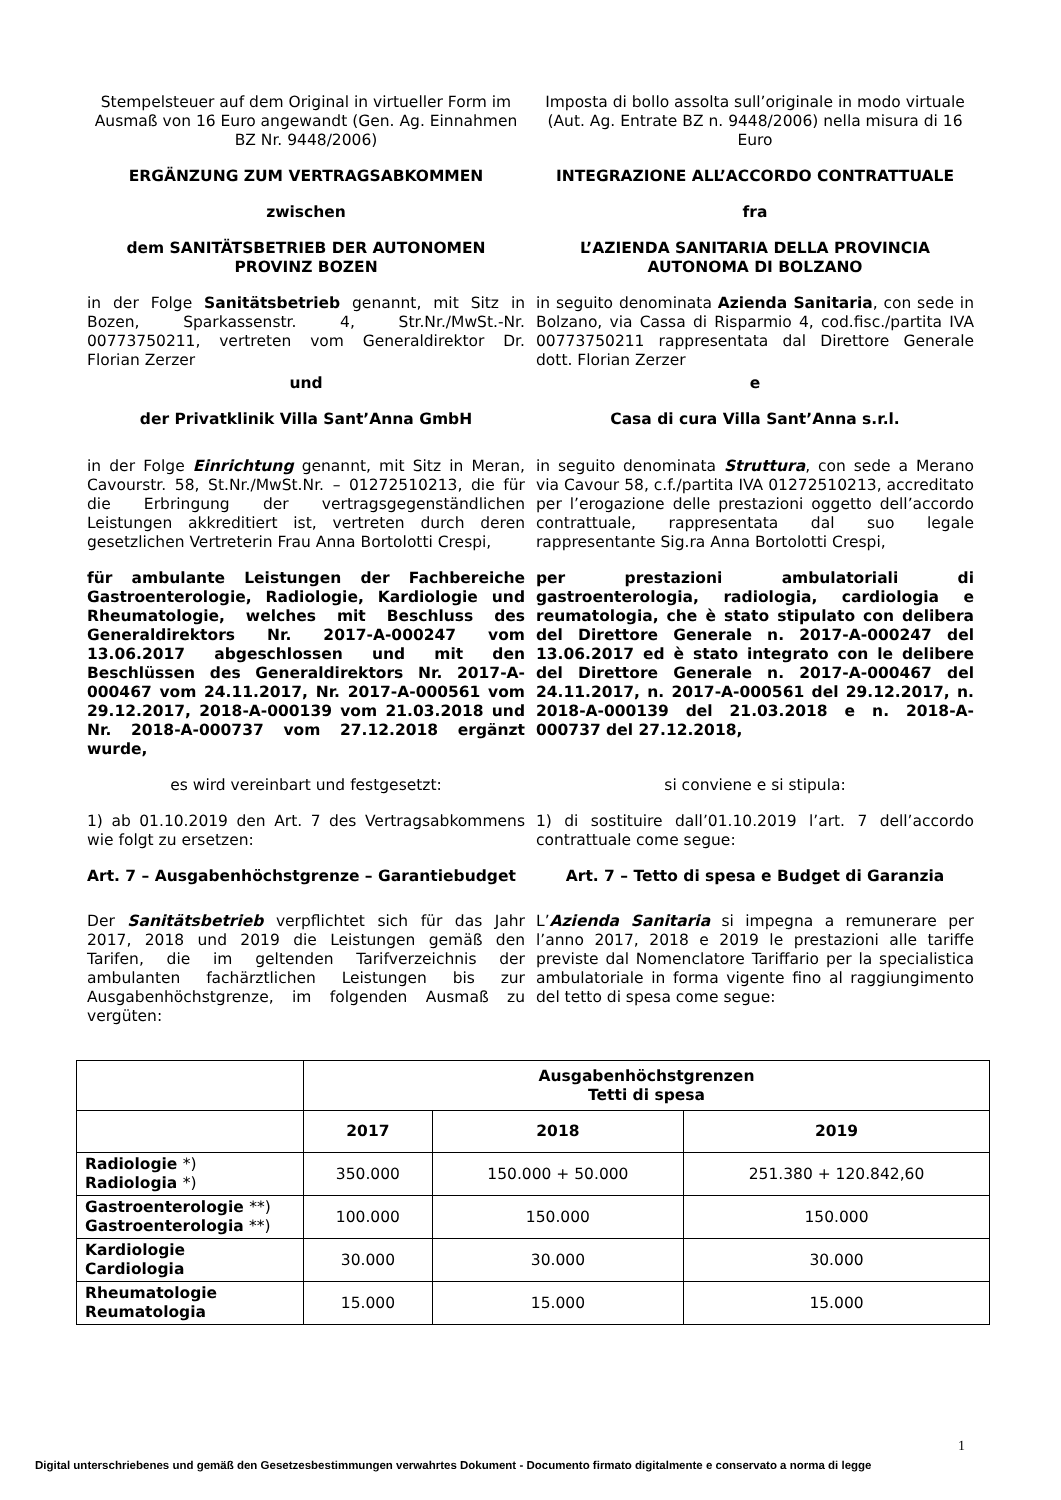Stempelsteuer auf dem Original in virtueller Form im Ausmaß von 16 Euro angewandt (Gen. Ag. Einnahmen BZ Nr. 9448/2006)
Imposta di bollo assolta sull’originale in modo virtuale (Aut. Ag. Entrate BZ n. 9448/2006) nella misura di 16 Euro
ERGÄNZUNG ZUM VERTRAGSABKOMMEN INTEGRAZIONE ALL’ACCORDO CONTRATTUALE
zwischen fra
dem SANITÄTSBETRIEB DER AUTONOMEN PROVINZ BOZEN L’AZIENDA SANITARIA DELLA PROVINCIA AUTONOMA DI BOLZANO
in der Folge Sanitätsbetrieb genannt, mit Sitz in Bozen, Sparkassenstr. 4, Str.Nr./MwSt.-Nr. 00773750211, vertreten vom Generaldirektor Dr. Florian Zerzer
in seguito denominata Azienda Sanitaria, con sede in Bolzano, via Cassa di Risparmio 4, cod.fisc./partita IVA 00773750211 rappresentata dal Direttore Generale dott. Florian Zerzer
und e
der Privatklinik Villa Sant’Anna GmbH Casa di cura Villa Sant’Anna s.r.l.
in der Folge Einrichtung genannt, mit Sitz in Meran, Cavourstr. 58, St.Nr./MwSt.Nr. – 01272510213, die für die Erbringung der vertragsgegenständlichen Leistungen akkreditiert ist, vertreten durch deren gesetzlichen Vertreterin Frau Anna Bortolotti Crespi,
in seguito denominata Struttura, con sede a Merano via Cavour 58, c.f./partita IVA 01272510213, accreditato per l’erogazione delle prestazioni oggetto dell’accordo contrattuale, rappresentata dal suo legale rappresentante Sig.ra Anna Bortolotti Crespi,
für ambulante Leistungen der Fachbereiche Gastroenterologie, Radiologie, Kardiologie und Rheumatologie, welches mit Beschluss des Generaldirektors Nr. 2017-A-000247 vom 13.06.2017 abgeschlossen und mit den Beschlüssen des Generaldirektors Nr. 2017-A-000467 vom 24.11.2017, Nr. 2017-A-000561 vom 29.12.2017, 2018-A-000139 vom 21.03.2018 und Nr. 2018-A-000737 vom 27.12.2018 ergänzt wurde,
per prestazioni ambulatoriali di gastroenterologia, radiologia, cardiologia e reumatologia, che è stato stipulato con delibera del Direttore Generale n. 2017-A-000247 del 13.06.2017 ed è stato integrato con le delibere del Direttore Generale n. 2017-A-000467 del 24.11.2017, n. 2017-A-000561 del 29.12.2017, n. 2018-A-000139 del 21.03.2018 e n. 2018-A-000737 del 27.12.2018,
es wird vereinbart und festgesetzt: si conviene e si stipula:
1) ab 01.10.2019 den Art. 7 des Vertragsabkommens wie folgt zu ersetzen:
1) di sostituire dall’01.10.2019 l’art. 7 dell’accordo contrattuale come segue:
Art. 7 – Ausgabenhöchstgrenze – Garantiebudget Art. 7 – Tetto di spesa e Budget di Garanzia
Der Sanitätsbetrieb verpflichtet sich für das Jahr 2017, 2018 und 2019 die Leistungen gemäß den Tarifen, die im geltenden Tarifverzeichnis der ambulanten fachärztlichen Leistungen bis zur Ausgabenhöchstgrenze, im folgenden Ausmaß zu vergüten:
L’Azienda Sanitaria si impegna a remunerare per l’anno 2017, 2018 e 2019 le prestazioni alle tariffe previste dal Nomenclatore Tariffario per la specialistica ambulatoriale in forma vigente fino al raggiungimento del tetto di spesa come segue:
| | Ausgabenhöchstgrenzen Tetti di spesa | | |
| --- | --- | --- | --- |
| | 2017 | 2018 | 2019 |
| Radiologie *) Radiologia *) | 350.000 | 150.000 + 50.000 | 251.380 + 120.842,60 |
| Gastroenterologie **) Gastroenterologia **) | 100.000 | 150.000 | 150.000 |
| Kardiologie Cardiologia | 30.000 | 30.000 | 30.000 |
| Rheumatologie Reumatologia | 15.000 | 15.000 | 15.000 |
1
Digital unterschriebenes und gemäß den Gesetzesbestimmungen verwahrtes Dokument - Documento firmato digitalmente e conservato a norma di legge